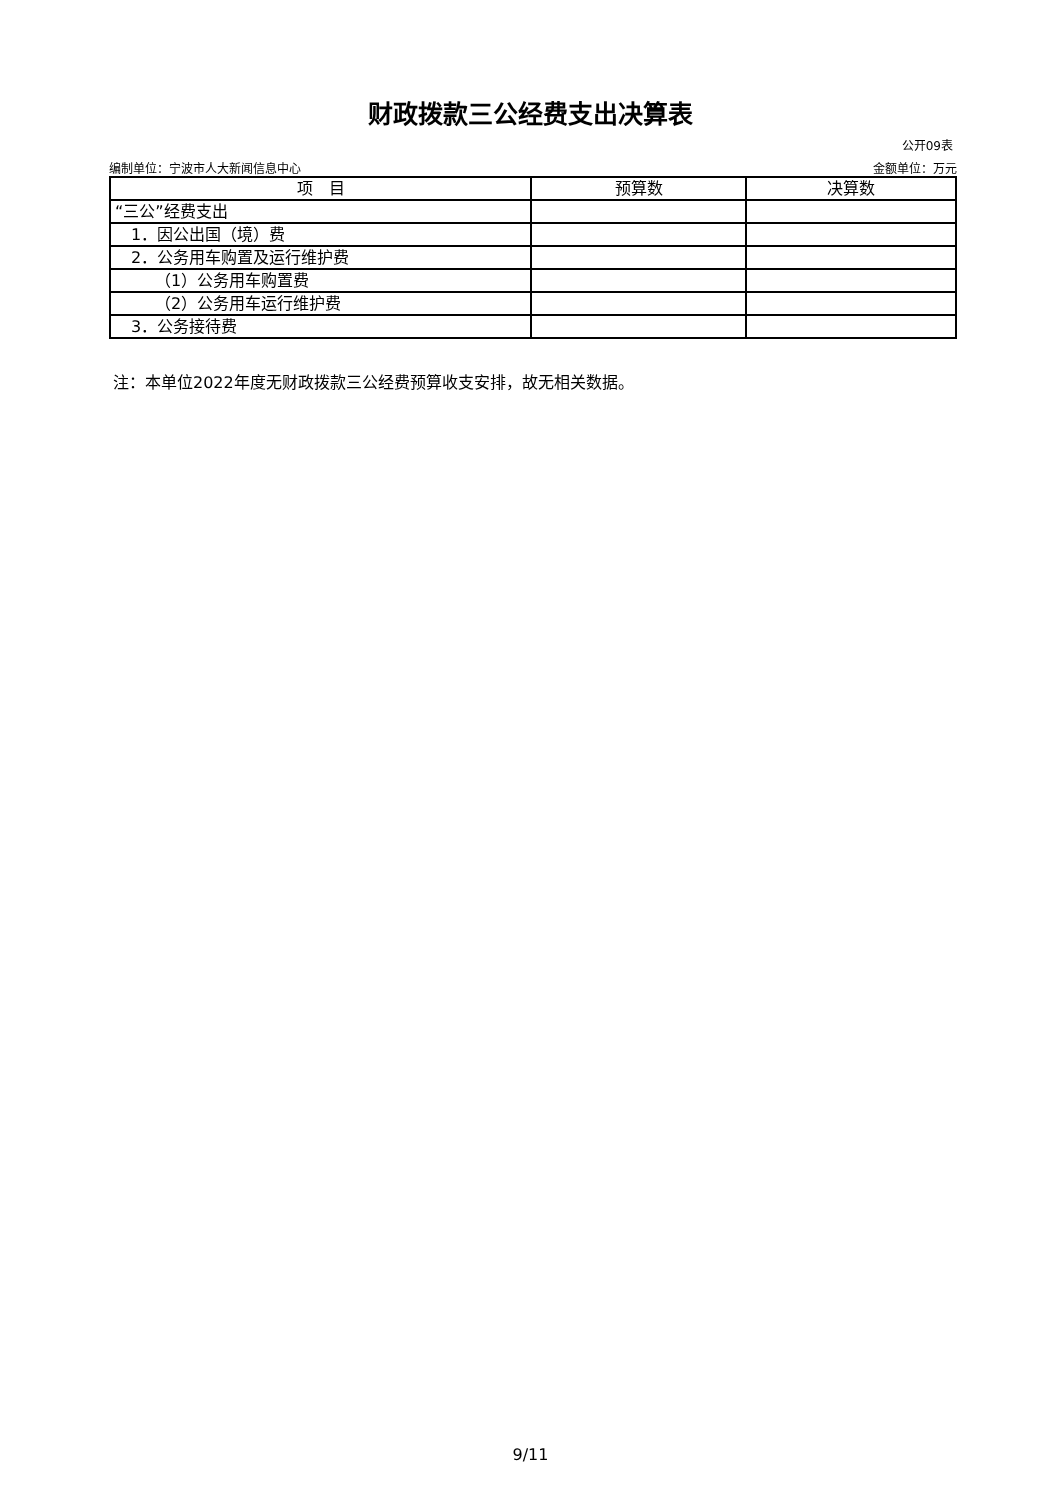财政拨款三公经费支出决算表
公开09表
编制单位：宁波市人大新闻信息中心 金额单位：万元
| 项 目 | 预算数 | 决算数 |
| --- | --- | --- |
| “三公”经费支出 | | |
| 1．因公出国（境）费 | | |
| 2．公务用车购置及运行维护费 | | |
| （1）公务用车购置费 | | |
| （2）公务用车运行维护费 | | |
| 3．公务接待费 | | |
注：本单位2022年度无财政拨款三公经费预算收支安排，故无相关数据。
9/11